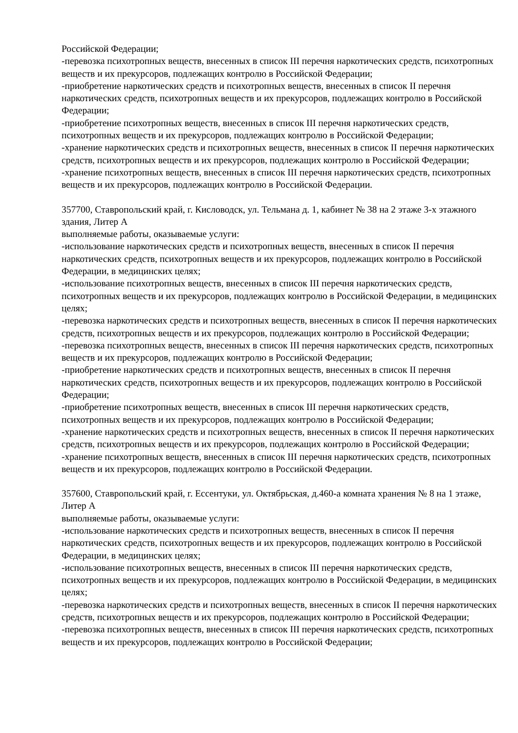Российской Федерации;
-перевозка психотропных веществ, внесенных в список III перечня наркотических средств, психотропных веществ и их прекурсоров, подлежащих контролю в Российской Федерации;
-приобретение наркотических средств и психотропных веществ, внесенных в список II перечня наркотических средств, психотропных веществ и их прекурсоров, подлежащих контролю в Российской Федерации;
-приобретение психотропных веществ, внесенных в список III перечня наркотических средств, психотропных веществ и их прекурсоров, подлежащих контролю в Российской Федерации;
-хранение наркотических средств и психотропных веществ, внесенных в список II перечня наркотических средств, психотропных веществ и их прекурсоров, подлежащих контролю в Российской Федерации;
-хранение психотропных веществ, внесенных в список III перечня наркотических средств, психотропных веществ и их прекурсоров, подлежащих контролю в Российской Федерации.
357700, Ставропольский край, г. Кисловодск, ул. Тельмана д. 1, кабинет № 38 на 2 этаже 3-х этажного здания, Литер А
выполняемые работы, оказываемые услуги:
-использование наркотических средств и психотропных веществ, внесенных в список II перечня наркотических средств, психотропных веществ и их прекурсоров, подлежащих контролю в Российской Федерации, в медицинских целях;
-использование психотропных веществ, внесенных в список III перечня наркотических средств, психотропных веществ и их прекурсоров, подлежащих контролю в Российской Федерации, в медицинских целях;
-перевозка наркотических средств и психотропных веществ, внесенных в список II перечня наркотических средств, психотропных веществ и их прекурсоров, подлежащих контролю в Российской Федерации;
-перевозка психотропных веществ, внесенных в список III перечня наркотических средств, психотропных веществ и их прекурсоров, подлежащих контролю в Российской Федерации;
-приобретение наркотических средств и психотропных веществ, внесенных в список II перечня наркотических средств, психотропных веществ и их прекурсоров, подлежащих контролю в Российской Федерации;
-приобретение психотропных веществ, внесенных в список III перечня наркотических средств, психотропных веществ и их прекурсоров, подлежащих контролю в Российской Федерации;
-хранение наркотических средств и психотропных веществ, внесенных в список II перечня наркотических средств, психотропных веществ и их прекурсоров, подлежащих контролю в Российской Федерации;
-хранение психотропных веществ, внесенных в список III перечня наркотических средств, психотропных веществ и их прекурсоров, подлежащих контролю в Российской Федерации.
357600, Ставропольский край, г. Ессентуки, ул. Октябрьская, д.460-а комната хранения № 8 на 1 этаже, Литер А
выполняемые работы, оказываемые услуги:
-использование наркотических средств и психотропных веществ, внесенных в список II перечня наркотических средств, психотропных веществ и их прекурсоров, подлежащих контролю в Российской Федерации, в медицинских целях;
-использование психотропных веществ, внесенных в список III перечня наркотических средств, психотропных веществ и их прекурсоров, подлежащих контролю в Российской Федерации, в медицинских целях;
-перевозка наркотических средств и психотропных веществ, внесенных в список II перечня наркотических средств, психотропных веществ и их прекурсоров, подлежащих контролю в Российской Федерации;
-перевозка психотропных веществ, внесенных в список III перечня наркотических средств, психотропных веществ и их прекурсоров, подлежащих контролю в Российской Федерации;